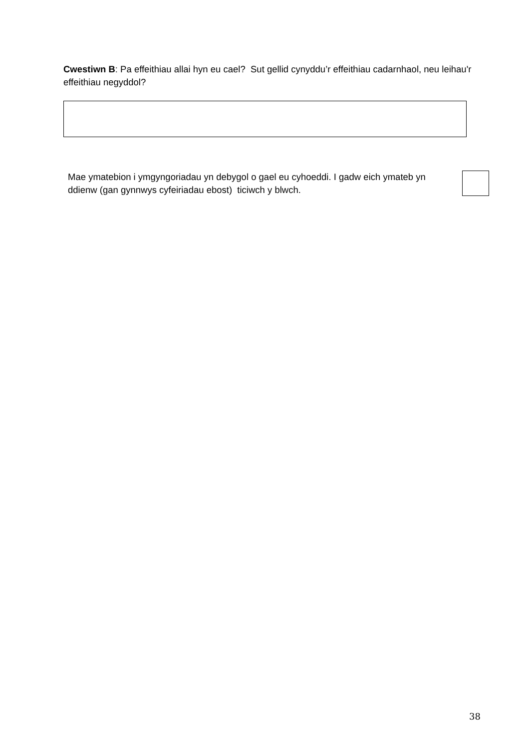Cwestiwn B: Pa effeithiau allai hyn eu cael? Sut gellid cynyddu’r effeithiau cadarnhaol, neu leihau'r effeithiau negyddol?
Mae ymatebion i ymgyngoriadau yn debygol o gael eu cyhoeddi. I gadw eich ymateb yn ddienw (gan gynnwys cyfeiriadau ebost) ticiwch y blwch.
38